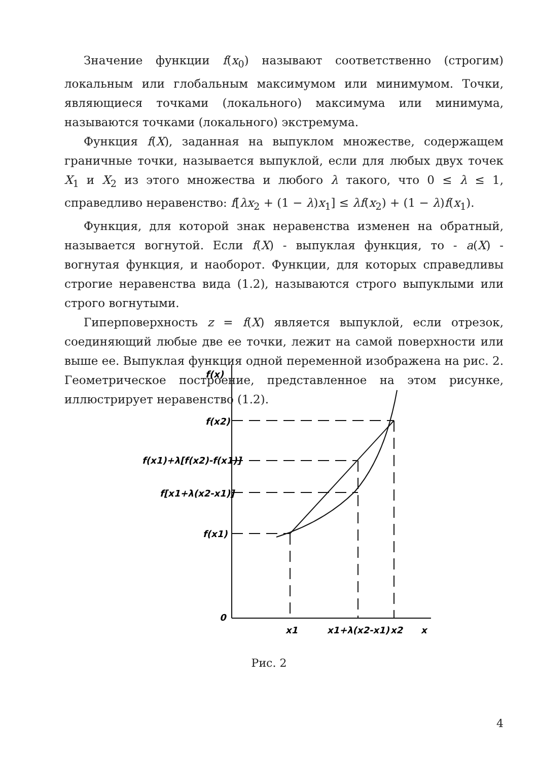Значение функции f(x<sub>0</sub>) называют соответственно (строгим) локальным или глобальным максимумом или минимумом. Точки, являющиеся точками (локального) максимума или минимума, называются точками (локального) экстремума.
Функция f(X), заданная на выпуклом множестве, содержащем граничные точки, называется выпуклой, если для любых двух точек X<sub>1</sub> и X<sub>2</sub> из этого множества и любого λ такого, что 0 ≤ λ ≤ 1, справедливо неравенство: f[λx<sub>2</sub> + (1 − λ)x<sub>1</sub>] ≤ λf(x<sub>2</sub>) + (1 − λ)f(x<sub>1</sub>).
Функция, для которой знак неравенства изменен на обратный, называется вогнутой. Если f(X) - выпуклая функция, то - a(X) - вогнутая функция, и наоборот. Функции, для которых справедливы строгие неравенства вида (1.2), называются строго выпуклыми или строго вогнутыми.
Гиперповерхность z = f(X) является выпуклой, если отрезок, соединяющий любые две ее точки, лежит на самой поверхности или выше ее. Выпуклая функция одной переменной изображена на рис. 2. Геометрическое построение, представленное на этом рисунке, иллюстрирует неравенство (1.2).
f(x)
f(x2)
f(x1)+λ[f(x2)-f(x1)]
f[x1+λ(x2-x1)]
f(x1)
0
x1
x1+λ(x2-x1)
x2
x
Рис. 2
4